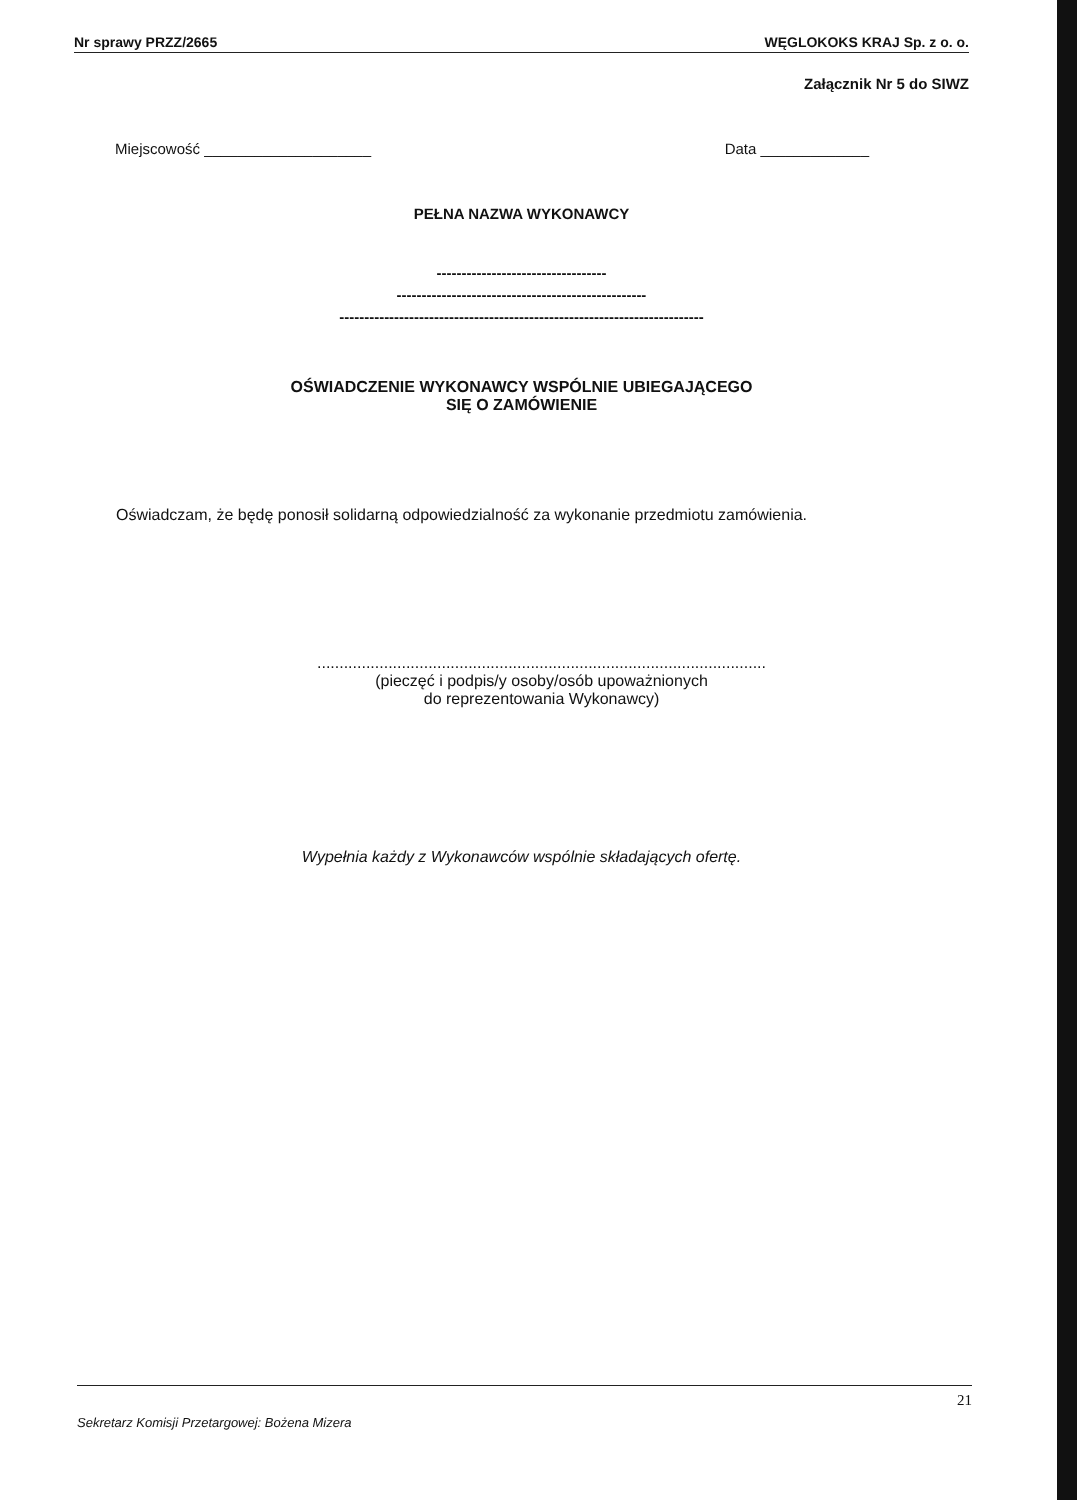Nr sprawy PRZZ/2665 WĘGLOKOKS KRAJ Sp. z o. o.
Załącznik Nr 5 do SIWZ
Miejscowość ____________________ Data _____________
PEŁNA NAZWA WYKONAWCY
----------------------------------
--------------------------------------------------
-------------------------------------------------------------------------
OŚWIADCZENIE WYKONAWCY WSPÓLNIE UBIEGAJĄCEGO
SIĘ O ZAMÓWIENIE
Oświadczam, że będę ponosił solidarną odpowiedzialność za wykonanie przedmiotu zamówienia.
.....................................................................................................
(pieczęć i podpis/y osoby/osób upoważnionych
do reprezentowania Wykonawcy)
Wypełnia każdy z Wykonawców wspólnie składających ofertę.
21
Sekretarz Komisji Przetargowej: Bożena Mizera